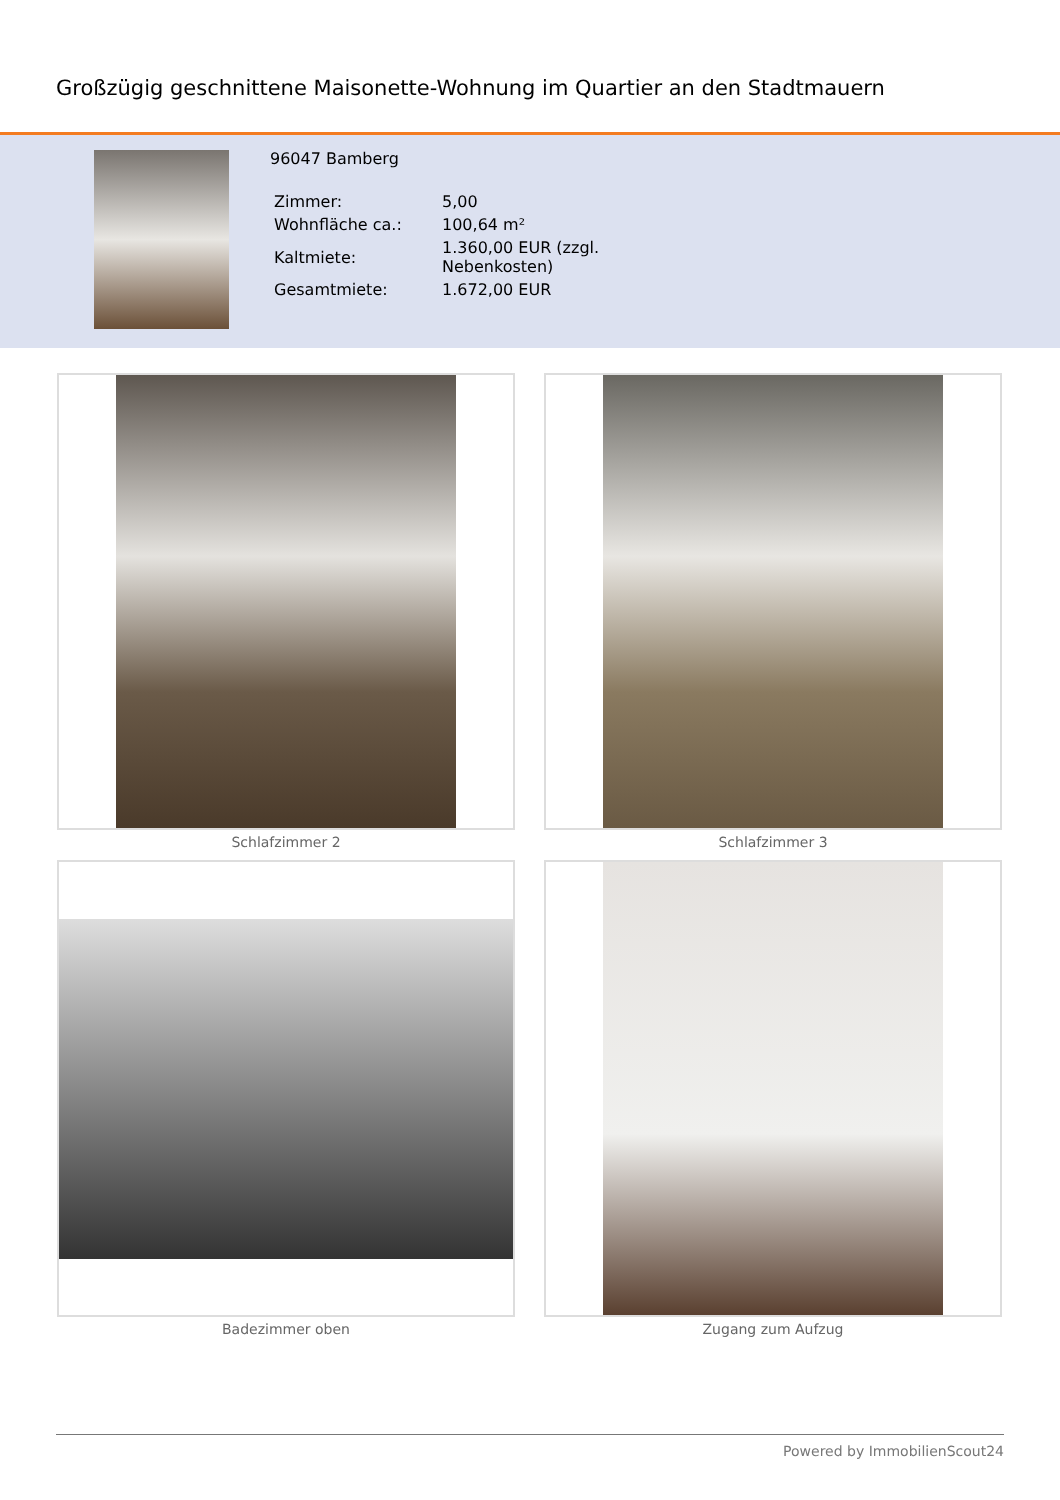Großzügig geschnittene Maisonette-Wohnung im Quartier an den Stadtmauern
96047 Bamberg
| Zimmer: | 5,00 |
| Wohnfläche ca.: | 100,64 m² |
| Kaltmiete: | 1.360,00 EUR (zzgl. Nebenkosten) |
| Gesamtmiete: | 1.672,00 EUR |
Schlafzimmer 2
Schlafzimmer 3
Badezimmer oben
Zugang zum Aufzug
Powered by ImmobilienScout24